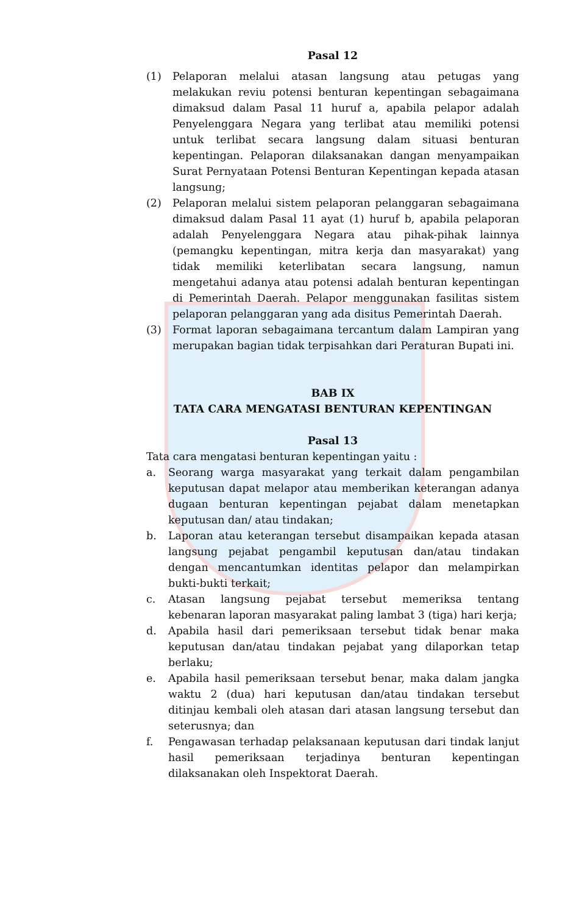Pasal 12
(1) Pelaporan melalui atasan langsung atau petugas yang melakukan reviu potensi benturan kepentingan sebagaimana dimaksud dalam Pasal 11 huruf a, apabila pelapor adalah Penyelenggara Negara yang terlibat atau memiliki potensi untuk terlibat secara langsung dalam situasi benturan kepentingan. Pelaporan dilaksanakan dangan menyampaikan Surat Pernyataan Potensi Benturan Kepentingan kepada atasan langsung;
(2) Pelaporan melalui sistem pelaporan pelanggaran sebagaimana dimaksud dalam Pasal 11 ayat (1) huruf b, apabila pelaporan adalah Penyelenggara Negara atau pihak-pihak lainnya (pemangku kepentingan, mitra kerja dan masyarakat) yang tidak memiliki keterlibatan secara langsung, namun mengetahui adanya atau potensi adalah benturan kepentingan di Pemerintah Daerah. Pelapor menggunakan fasilitas sistem pelaporan pelanggaran yang ada disitus Pemerintah Daerah.
(3) Format laporan sebagaimana tercantum dalam Lampiran yang merupakan bagian tidak terpisahkan dari Peraturan Bupati ini.
BAB IX
TATA CARA MENGATASI BENTURAN KEPENTINGAN
Pasal 13
Tata cara mengatasi benturan kepentingan yaitu :
a. Seorang warga masyarakat yang terkait dalam pengambilan keputusan dapat melapor atau memberikan keterangan adanya dugaan benturan kepentingan pejabat dalam menetapkan keputusan dan/ atau tindakan;
b. Laporan atau keterangan tersebut disampaikan kepada atasan langsung pejabat pengambil keputusan dan/atau tindakan dengan mencantumkan identitas pelapor dan melampirkan bukti-bukti terkait;
c. Atasan langsung pejabat tersebut memeriksa tentang kebenaran laporan masyarakat paling lambat 3 (tiga) hari kerja;
d. Apabila hasil dari pemeriksaan tersebut tidak benar maka keputusan dan/atau tindakan pejabat yang dilaporkan tetap berlaku;
e. Apabila hasil pemeriksaan tersebut benar, maka dalam jangka waktu 2 (dua) hari keputusan dan/atau tindakan tersebut ditinjau kembali oleh atasan dari atasan langsung tersebut dan seterusnya; dan
f. Pengawasan terhadap pelaksanaan keputusan dari tindak lanjut hasil pemeriksaan terjadinya benturan kepentingan dilaksanakan oleh Inspektorat Daerah.